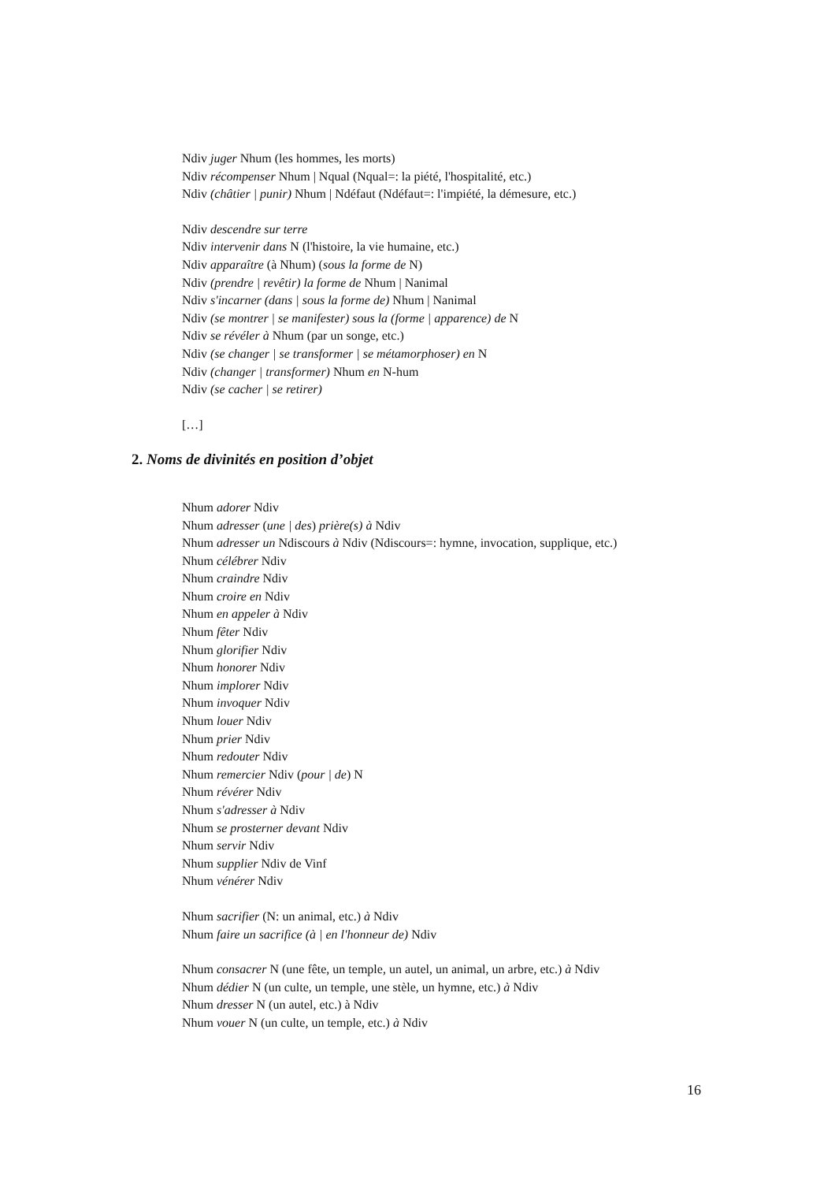Ndiv juger Nhum (les hommes, les morts)
Ndiv récompenser Nhum | Nqual (Nqual=: la piété, l'hospitalité, etc.)
Ndiv (châtier | punir) Nhum | Ndéfaut (Ndéfaut=: l'impiété, la démesure, etc.)
Ndiv descendre sur terre
Ndiv intervenir dans N (l'histoire, la vie humaine, etc.)
Ndiv apparaître (à Nhum) (sous la forme de N)
Ndiv (prendre | revêtir) la forme de Nhum | Nanimal
Ndiv s'incarner (dans | sous la forme de) Nhum | Nanimal
Ndiv (se montrer | se manifester) sous la (forme | apparence) de N
Ndiv se révéler à Nhum (par un songe, etc.)
Ndiv (se changer | se transformer | se métamorphoser) en N
Ndiv (changer | transformer) Nhum en N-hum
Ndiv (se cacher | se retirer)
[…]
2. Noms de divinités en position d’objet
Nhum adorer Ndiv
Nhum adresser (une | des) prière(s) à Ndiv
Nhum adresser un Ndiscours à Ndiv (Ndiscours=: hymne, invocation, supplique, etc.)
Nhum célébrer Ndiv
Nhum craindre Ndiv
Nhum croire en Ndiv
Nhum en appeler à Ndiv
Nhum fêter Ndiv
Nhum glorifier Ndiv
Nhum honorer Ndiv
Nhum implorer Ndiv
Nhum invoquer Ndiv
Nhum louer Ndiv
Nhum prier Ndiv
Nhum redouter Ndiv
Nhum remercier Ndiv (pour | de) N
Nhum révérer Ndiv
Nhum s'adresser à Ndiv
Nhum se prosterner devant Ndiv
Nhum servir Ndiv
Nhum supplier Ndiv de Vinf
Nhum vénérer Ndiv
Nhum sacrifier (N: un animal, etc.) à Ndiv
Nhum faire un sacrifice (à | en l'honneur de) Ndiv
Nhum consacrer N (une fête, un temple, un autel, un animal, un arbre, etc.) à Ndiv
Nhum dédier N (un culte, un temple, une stèle, un hymne, etc.) à Ndiv
Nhum dresser N (un autel, etc.) à Ndiv
Nhum vouer N (un culte, un temple, etc.) à Ndiv
16